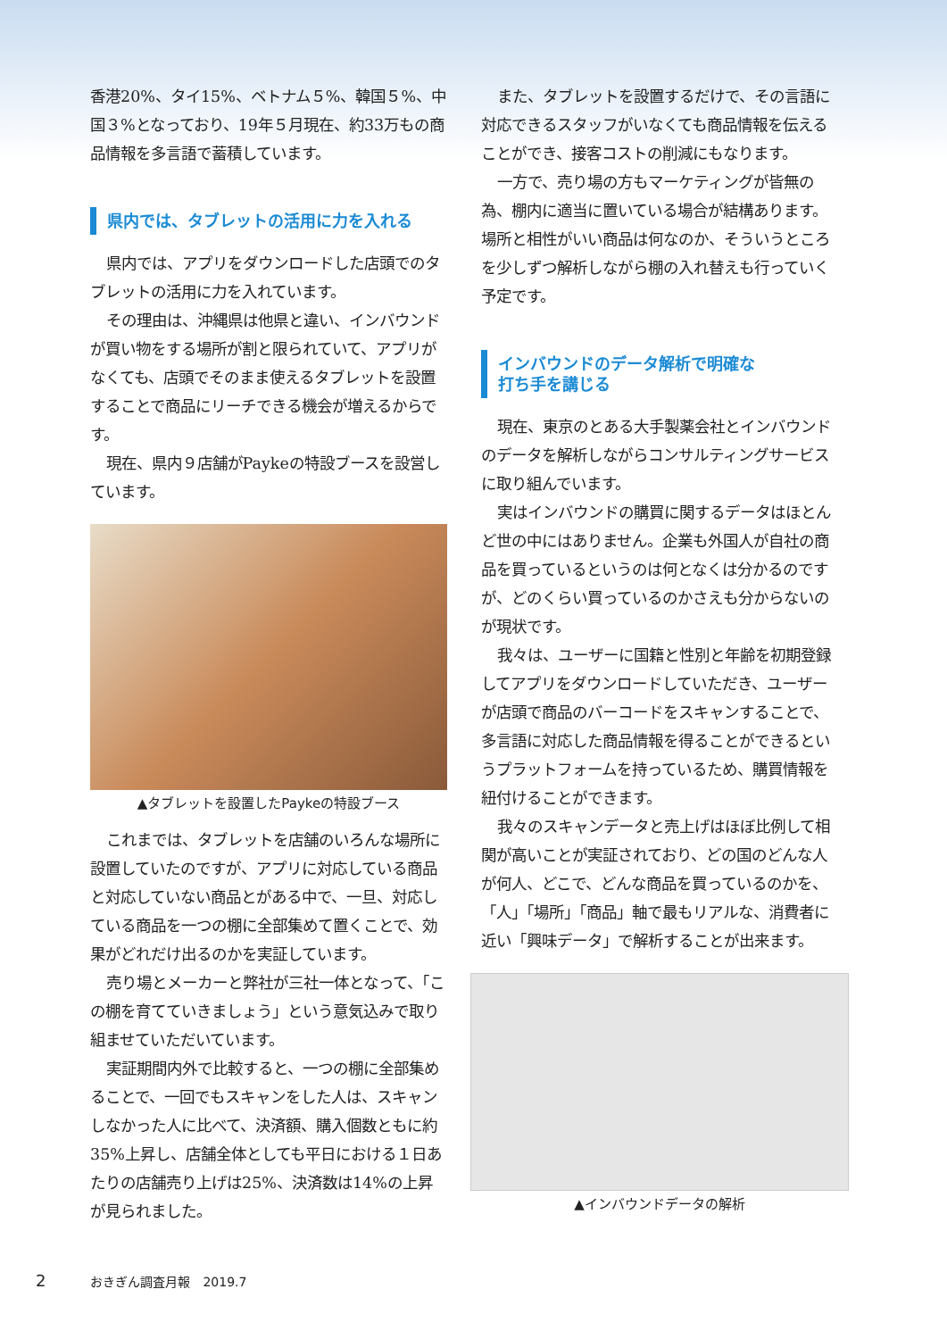香港20%、タイ15%、ベトナム５%、韓国５%、中国３%となっており、19年５月現在、約33万もの商品情報を多言語で蓄積しています。
県内では、タブレットの活用に力を入れる
県内では、アプリをダウンロードした店頭でのタブレットの活用に力を入れています。
その理由は、沖縄県は他県と違い、インバウンドが買い物をする場所が割と限られていて、アプリがなくても、店頭でそのまま使えるタブレットを設置することで商品にリーチできる機会が増えるからです。
現在、県内９店舗がPaykeの特設ブースを設営しています。
▲タブレットを設置したPaykeの特設ブース
これまでは、タブレットを店舗のいろんな場所に設置していたのですが、アプリに対応している商品と対応していない商品とがある中で、一旦、対応している商品を一つの棚に全部集めて置くことで、効果がどれだけ出るのかを実証しています。
売り場とメーカーと弊社が三社一体となって、「この棚を育てていきましょう」という意気込みで取り組ませていただいています。
実証期間内外で比較すると、一つの棚に全部集めることで、一回でもスキャンをした人は、スキャンしなかった人に比べて、決済額、購入個数ともに約35%上昇し、店舗全体としても平日における１日あたりの店舗売り上げは25%、決済数は14%の上昇が見られました。
また、タブレットを設置するだけで、その言語に対応できるスタッフがいなくても商品情報を伝えることができ、接客コストの削減にもなります。
一方で、売り場の方もマーケティングが皆無の為、棚内に適当に置いている場合が結構あります。場所と相性がいい商品は何なのか、そういうところを少しずつ解析しながら棚の入れ替えも行っていく予定です。
インバウンドのデータ解析で明確な
打ち手を講じる
現在、東京のとある大手製薬会社とインバウンドのデータを解析しながらコンサルティングサービスに取り組んでいます。
実はインバウンドの購買に関するデータはほとんど世の中にはありません。企業も外国人が自社の商品を買っているというのは何となくは分かるのですが、どのくらい買っているのかさえも分からないのが現状です。
我々は、ユーザーに国籍と性別と年齢を初期登録してアプリをダウンロードしていただき、ユーザーが店頭で商品のバーコードをスキャンすることで、多言語に対応した商品情報を得ることができるというプラットフォームを持っているため、購買情報を紐付けることができます。
我々のスキャンデータと売上げはほぼ比例して相関が高いことが実証されており、どの国のどんな人が何人、どこで、どんな商品を買っているのかを、「人」「場所」「商品」軸で最もリアルな、消費者に近い「興味データ」で解析することが出来ます。
▲インバウンドデータの解析
2 おきぎん調査月報　2019.7